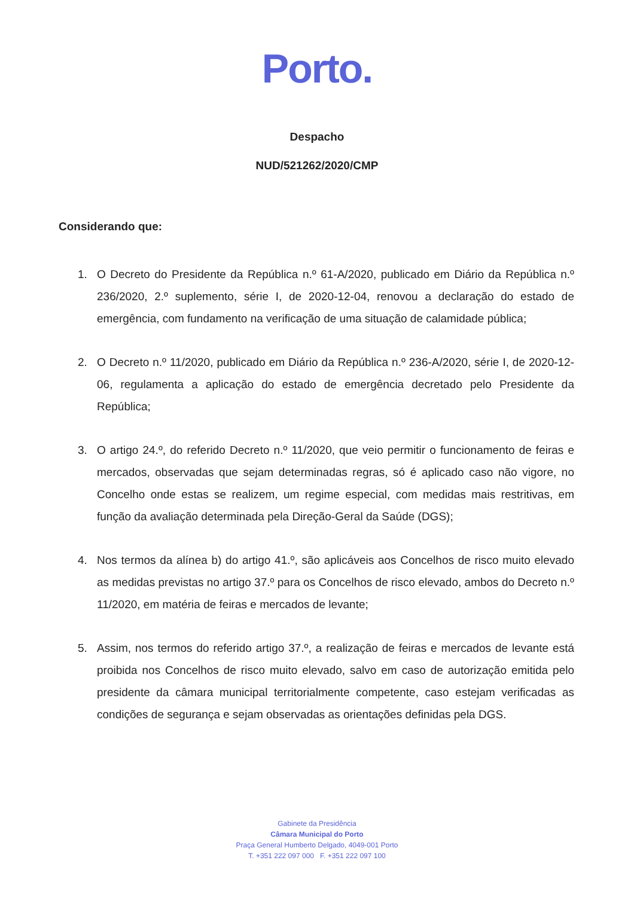Porto.
Despacho
NUD/521262/2020/CMP
Considerando que:
1. O Decreto do Presidente da República n.º 61-A/2020, publicado em Diário da República n.º 236/2020, 2.º suplemento, série I, de 2020-12-04, renovou a declaração do estado de emergência, com fundamento na verificação de uma situação de calamidade pública;
2. O Decreto n.º 11/2020, publicado em Diário da República n.º 236-A/2020, série I, de 2020-12-06, regulamenta a aplicação do estado de emergência decretado pelo Presidente da República;
3. O artigo 24.º, do referido Decreto n.º 11/2020, que veio permitir o funcionamento de feiras e mercados, observadas que sejam determinadas regras, só é aplicado caso não vigore, no Concelho onde estas se realizem, um regime especial, com medidas mais restritivas, em função da avaliação determinada pela Direção-Geral da Saúde (DGS);
4. Nos termos da alínea b) do artigo 41.º, são aplicáveis aos Concelhos de risco muito elevado as medidas previstas no artigo 37.º para os Concelhos de risco elevado, ambos do Decreto n.º 11/2020, em matéria de feiras e mercados de levante;
5. Assim, nos termos do referido artigo 37.º, a realização de feiras e mercados de levante está proibida nos Concelhos de risco muito elevado, salvo em caso de autorização emitida pelo presidente da câmara municipal territorialmente competente, caso estejam verificadas as condições de segurança e sejam observadas as orientações definidas pela DGS.
Gabinete da Presidência
Câmara Municipal do Porto
Praça General Humberto Delgado, 4049-001 Porto
T. +351 222 097 000 F. +351 222 097 100